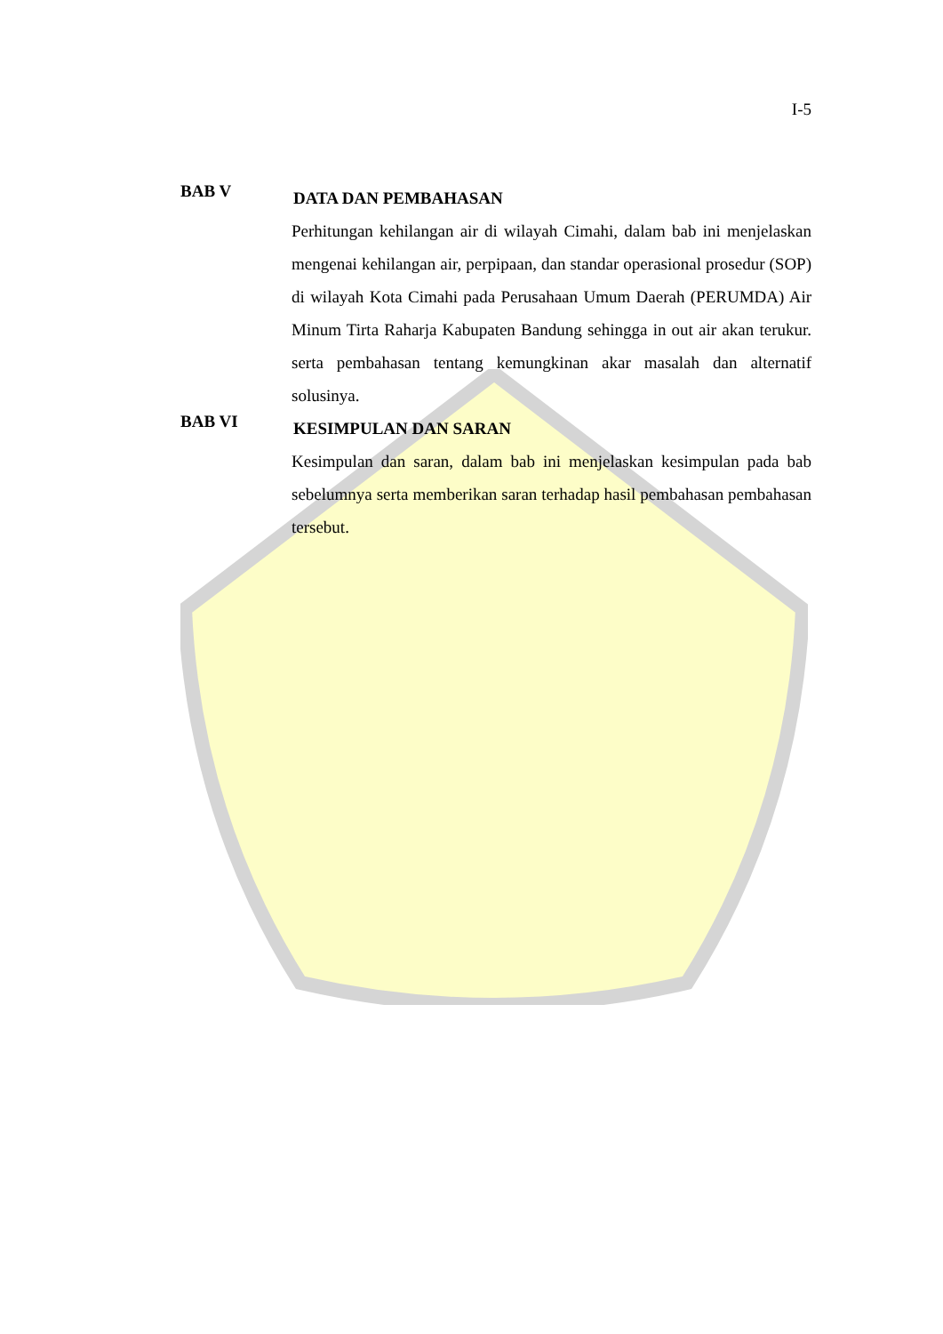I-5
BAB V
DATA DAN PEMBAHASAN
Perhitungan kehilangan air di wilayah Cimahi, dalam bab ini menjelaskan mengenai kehilangan air, perpipaan, dan standar operasional prosedur (SOP) di wilayah Kota Cimahi pada Perusahaan Umum Daerah (PERUMDA) Air Minum Tirta Raharja Kabupaten Bandung sehingga in out air akan terukur. serta pembahasan tentang kemungkinan akar masalah dan alternatif solusinya.
BAB VI
KESIMPULAN DAN SARAN
Kesimpulan dan saran, dalam bab ini menjelaskan kesimpulan pada bab sebelumnya serta memberikan saran terhadap hasil pembahasan pembahasan tersebut.